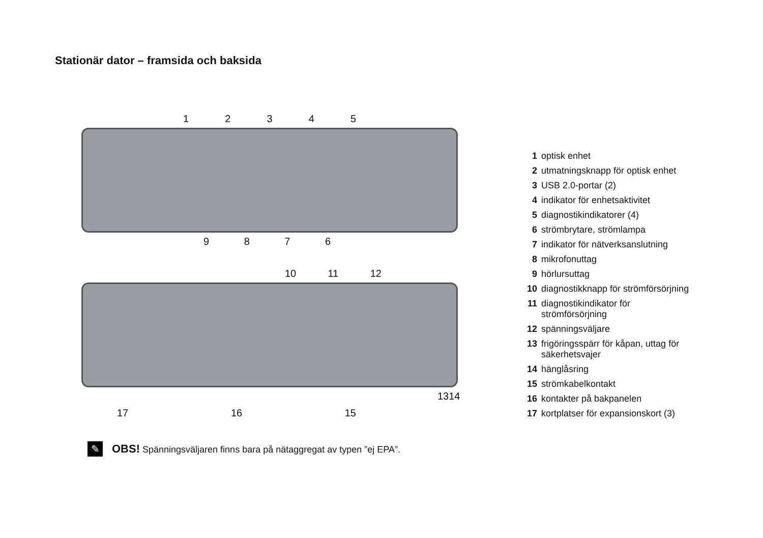Stationär dator – framsida och baksida
1 2 3 4 5
9 8 7 6
10 11 12
13 14
17 16 15
| 1 | optisk enhet |
| 2 | utmatningsknapp för optisk enhet |
| 3 | USB 2.0-portar (2) |
| 4 | indikator för enhetsaktivitet |
| 5 | diagnostikindikatorer (4) |
| 6 | strömbrytare, strömlampa |
| 7 | indikator för nätverksanslutning |
| 8 | mikrofonuttag |
| 9 | hörlursuttag |
| 10 | diagnostikknapp för strömförsörjning |
| 11 | diagnostikindikator för strömförsörjning |
| 12 | spänningsväljare |
| 13 | frigöringsspärr för kåpan, uttag för säkerhetsvajer |
| 14 | hänglåsring |
| 15 | strömkabelkontakt |
| 16 | kontakter på bakpanelen |
| 17 | kortplatser för expansionskort (3) |
✎
OBS! Spänningsväljaren finns bara på nätaggregat av typen ”ej EPA”.